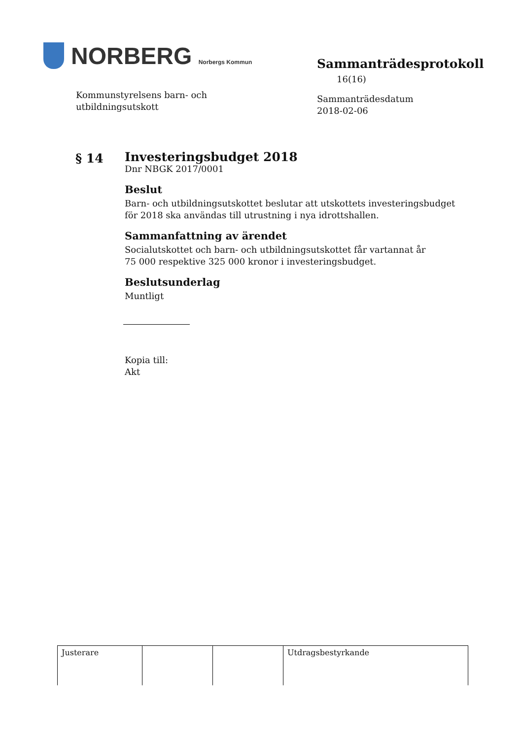NORBERG Norbergs Kommun
Kommunstyrelsens barn- och
utbildningsutskott
Sammanträdesprotokoll 16(16)
Sammanträdesdatum
2018-02-06
§ 14
Investeringsbudget 2018
Dnr NBGK 2017/0001
Beslut
Barn- och utbildningsutskottet beslutar att utskottets investeringsbudget
för 2018 ska användas till utrustning i nya idrottshallen.
Sammanfattning av ärendet
Socialutskottet och barn- och utbildningsutskottet får vartannat år
75 000 respektive 325 000 kronor i investeringsbudget.
Beslutsunderlag
Muntligt
Kopia till:
Akt
| Justerare | | | Utdragsbestyrkande |